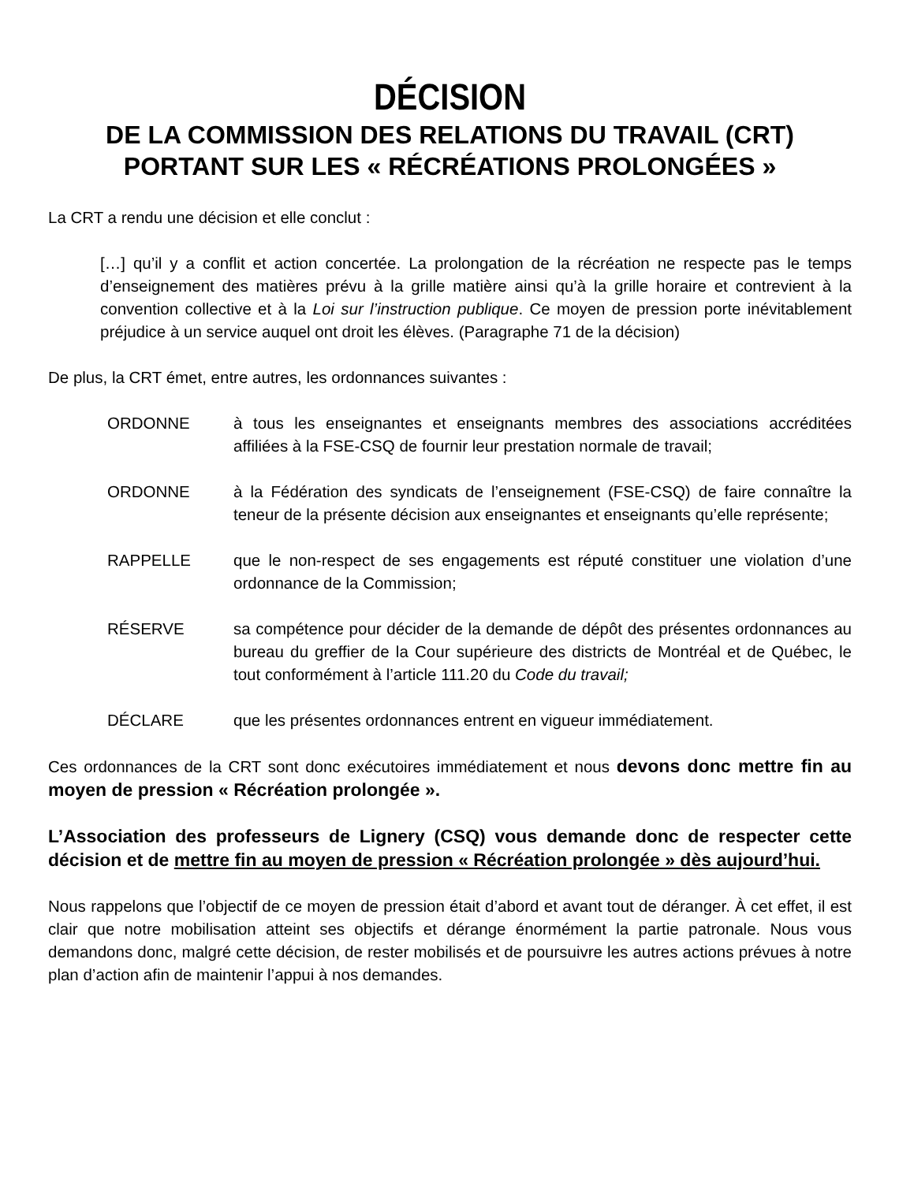DÉCISION
DE LA COMMISSION DES RELATIONS DU TRAVAIL (CRT)
PORTANT SUR LES « RÉCRÉATIONS PROLONGÉES »
La CRT a rendu une décision et elle conclut :
[…] qu’il y a conflit et action concertée. La prolongation de la récréation ne respecte pas le temps d’enseignement des matières prévu à la grille matière ainsi qu’à la grille horaire et contrevient à la convention collective et à la Loi sur l’instruction publique. Ce moyen de pression porte inévitablement préjudice à un service auquel ont droit les élèves. (Paragraphe 71 de la décision)
De plus, la CRT émet, entre autres, les ordonnances suivantes :
ORDONNE à tous les enseignantes et enseignants membres des associations accréditées affiliées à la FSE-CSQ de fournir leur prestation normale de travail;
ORDONNE à la Fédération des syndicats de l’enseignement (FSE-CSQ) de faire connaître la teneur de la présente décision aux enseignantes et enseignants qu’elle représente;
RAPPELLE que le non-respect de ses engagements est réputé constituer une violation d’une ordonnance de la Commission;
RÉSERVE sa compétence pour décider de la demande de dépôt des présentes ordonnances au bureau du greffier de la Cour supérieure des districts de Montréal et de Québec, le tout conformément à l’article 111.20 du Code du travail;
DÉCLARE que les présentes ordonnances entrent en vigueur immédiatement.
Ces ordonnances de la CRT sont donc exécutoires immédiatement et nous devons donc mettre fin au moyen de pression « Récréation prolongée ».
L’Association des professeurs de Lignery (CSQ) vous demande donc de respecter cette décision et de mettre fin au moyen de pression « Récréation prolongée » dès aujourd’hui.
Nous rappelons que l’objectif de ce moyen de pression était d’abord et avant tout de déranger. À cet effet, il est clair que notre mobilisation atteint ses objectifs et dérange énormément la partie patronale. Nous vous demandons donc, malgré cette décision, de rester mobilisés et de poursuivre les autres actions prévues à notre plan d’action afin de maintenir l’appui à nos demandes.